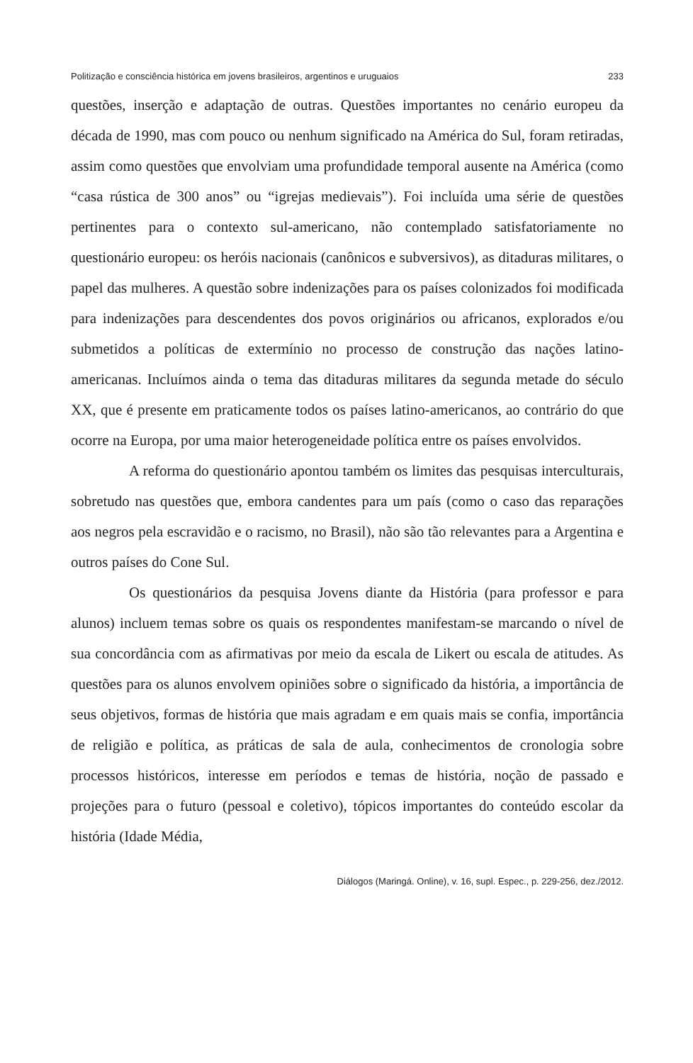Politização e consciência histórica em jovens brasileiros, argentinos e uruguaios 233
questões, inserção e adaptação de outras. Questões importantes no cenário europeu da década de 1990, mas com pouco ou nenhum significado na América do Sul, foram retiradas, assim como questões que envolviam uma profundidade temporal ausente na América (como “casa rústica de 300 anos” ou “igrejas medievais”). Foi incluída uma série de questões pertinentes para o contexto sul-americano, não contemplado satisfatoriamente no questionário europeu: os heróis nacionais (canônicos e subversivos), as ditaduras militares, o papel das mulheres. A questão sobre indenizações para os países colonizados foi modificada para indenizações para descendentes dos povos originários ou africanos, explorados e/ou submetidos a políticas de extermínio no processo de construção das nações latino-americanas. Incluímos ainda o tema das ditaduras militares da segunda metade do século XX, que é presente em praticamente todos os países latino-americanos, ao contrário do que ocorre na Europa, por uma maior heterogeneidade política entre os países envolvidos.
A reforma do questionário apontou também os limites das pesquisas interculturais, sobretudo nas questões que, embora candentes para um país (como o caso das reparações aos negros pela escravidão e o racismo, no Brasil), não são tão relevantes para a Argentina e outros países do Cone Sul.
Os questionários da pesquisa Jovens diante da História (para professor e para alunos) incluem temas sobre os quais os respondentes manifestam-se marcando o nível de sua concordância com as afirmativas por meio da escala de Likert ou escala de atitudes. As questões para os alunos envolvem opiniões sobre o significado da história, a importância de seus objetivos, formas de história que mais agradam e em quais mais se confia, importância de religião e política, as práticas de sala de aula, conhecimentos de cronologia sobre processos históricos, interesse em períodos e temas de história, noção de passado e projeções para o futuro (pessoal e coletivo), tópicos importantes do conteúdo escolar da história (Idade Média,
Diálogos (Maringá. Online), v. 16, supl. Espec., p. 229-256, dez./2012.